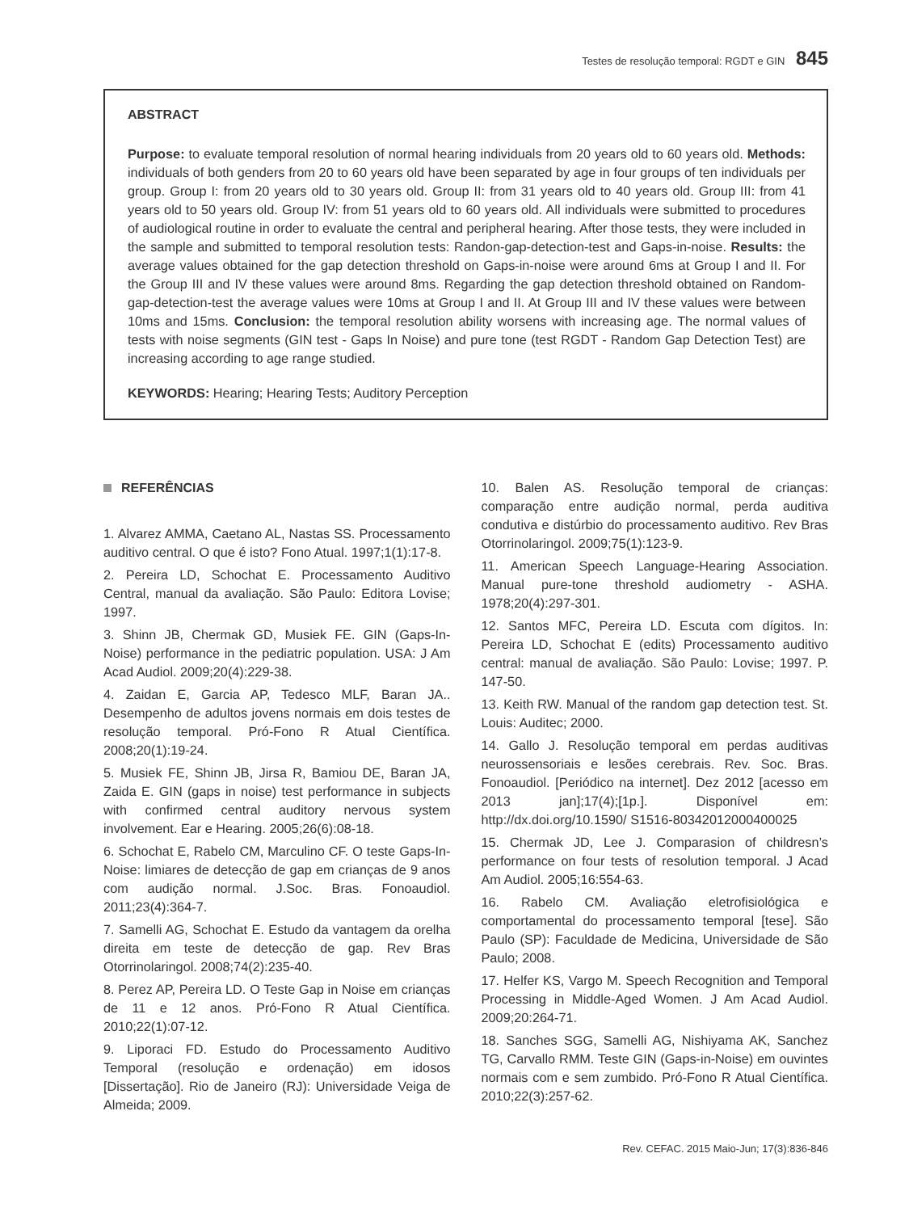Testes de resolução temporal: RGDT e GIN 845
ABSTRACT
Purpose: to evaluate temporal resolution of normal hearing individuals from 20 years old to 60 years old. Methods: individuals of both genders from 20 to 60 years old have been separated by age in four groups of ten individuals per group. Group I: from 20 years old to 30 years old. Group II: from 31 years old to 40 years old. Group III: from 41 years old to 50 years old. Group IV: from 51 years old to 60 years old. All individuals were submitted to procedures of audiological routine in order to evaluate the central and peripheral hearing. After those tests, they were included in the sample and submitted to temporal resolution tests: Randon-gap-detection-test and Gaps-in-noise. Results: the average values obtained for the gap detection threshold on Gaps-in-noise were around 6ms at Group I and II. For the Group III and IV these values were around 8ms. Regarding the gap detection threshold obtained on Random-gap-detection-test the average values were 10ms at Group I and II. At Group III and IV these values were between 10ms and 15ms. Conclusion: the temporal resolution ability worsens with increasing age. The normal values of tests with noise segments (GIN test - Gaps In Noise) and pure tone (test RGDT - Random Gap Detection Test) are increasing according to age range studied.
KEYWORDS: Hearing; Hearing Tests; Auditory Perception
REFERÊNCIAS
1. Alvarez AMMA, Caetano AL, Nastas SS. Processamento auditivo central. O que é isto? Fono Atual. 1997;1(1):17-8.
2. Pereira LD, Schochat E. Processamento Auditivo Central, manual da avaliação. São Paulo: Editora Lovise; 1997.
3. Shinn JB, Chermak GD, Musiek FE. GIN (Gaps-In-Noise) performance in the pediatric population. USA: J Am Acad Audiol. 2009;20(4):229-38.
4. Zaidan E, Garcia AP, Tedesco MLF, Baran JA.. Desempenho de adultos jovens normais em dois testes de resolução temporal. Pró-Fono R Atual Científica. 2008;20(1):19-24.
5. Musiek FE, Shinn JB, Jirsa R, Bamiou DE, Baran JA, Zaida E. GIN (gaps in noise) test performance in subjects with confirmed central auditory nervous system involvement. Ear e Hearing. 2005;26(6):08-18.
6. Schochat E, Rabelo CM, Marculino CF. O teste Gaps-In-Noise: limiares de detecção de gap em crianças de 9 anos com audição normal. J.Soc. Bras. Fonoaudiol. 2011;23(4):364-7.
7. Samelli AG, Schochat E. Estudo da vantagem da orelha direita em teste de detecção de gap. Rev Bras Otorrinolaringol. 2008;74(2):235-40.
8. Perez AP, Pereira LD. O Teste Gap in Noise em crianças de 11 e 12 anos. Pró-Fono R Atual Científica. 2010;22(1):07-12.
9. Liporaci FD. Estudo do Processamento Auditivo Temporal (resolução e ordenação) em idosos [Dissertação]. Rio de Janeiro (RJ): Universidade Veiga de Almeida; 2009.
10. Balen AS. Resolução temporal de crianças: comparação entre audição normal, perda auditiva condutiva e distúrbio do processamento auditivo. Rev Bras Otorrinolaringol. 2009;75(1):123-9.
11. American Speech Language-Hearing Association. Manual pure-tone threshold audiometry - ASHA. 1978;20(4):297-301.
12. Santos MFC, Pereira LD. Escuta com dígitos. In: Pereira LD, Schochat E (edits) Processamento auditivo central: manual de avaliação. São Paulo: Lovise; 1997. P. 147-50.
13. Keith RW. Manual of the random gap detection test. St. Louis: Auditec; 2000.
14. Gallo J. Resolução temporal em perdas auditivas neurossensoriais e lesões cerebrais. Rev. Soc. Bras. Fonoaudiol. [Periódico na internet]. Dez 2012 [acesso em 2013 jan];17(4);[1p.]. Disponível em: http://dx.doi.org/10.1590/ S1516-80342012000400025
15. Chermak JD, Lee J. Comparasion of childresn’s performance on four tests of resolution temporal. J Acad Am Audiol. 2005;16:554-63.
16. Rabelo CM. Avaliação eletrofisiológica e comportamental do processamento temporal [tese]. São Paulo (SP): Faculdade de Medicina, Universidade de São Paulo; 2008.
17. Helfer KS, Vargo M. Speech Recognition and Temporal Processing in Middle-Aged Women. J Am Acad Audiol. 2009;20:264-71.
18. Sanches SGG, Samelli AG, Nishiyama AK, Sanchez TG, Carvallo RMM. Teste GIN (Gaps-in-Noise) em ouvintes normais com e sem zumbido. Pró-Fono R Atual Científica. 2010;22(3):257-62.
Rev. CEFAC. 2015 Maio-Jun; 17(3):836-846